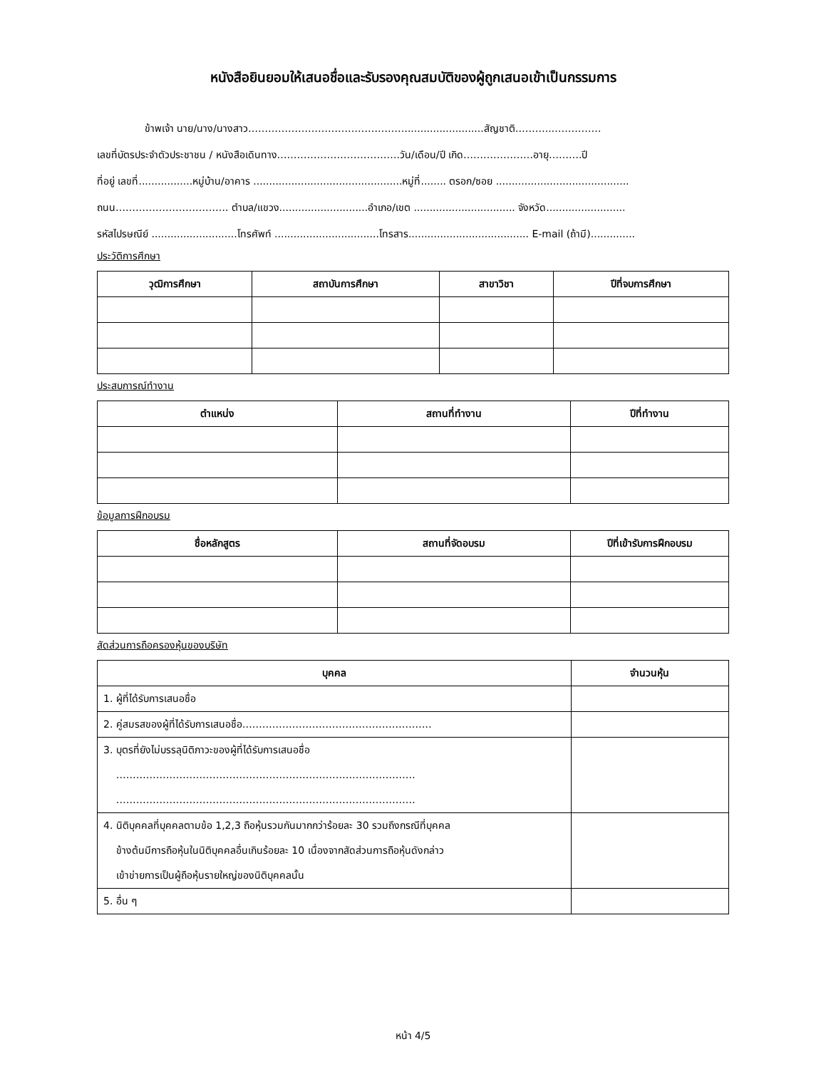หนังสือยินยอมให้เสนอชื่อและรับรองคุณสมบัติของผู้ถูกเสนอเข้าเป็นกรรมการ
ข้าพเจ้า นาย/นาง/นางสาว…………………………………………........................สัญชาติ………..……………
เลขที่บัตรประจำตัวประชาชน / หนังสือเดินทาง……………………………….วัน/เดือน/ปี เกิด…………………อายุ……….ปี
ที่อยู่ เลขที่.................หมู่บ้าน/อาคาร ...............................................หมู่ที่........ ตรอก/ซอย ..........................................
ถนน……………………………. ตำบล/แขวง............................อำเภอ/เขต ................................ จังหวัด.........................
รหัสไปรษณีย์ ...........................โทรศัพท์ .................................โทรสาร...................................... E-mail (ถ้ามี)..............
ประวัติการศึกษา
| วุฒิการศึกษา | สถาบันการศึกษา | สาขาวิชา | ปีที่จบการศึกษา |
| --- | --- | --- | --- |
ประสบการณ์ทำงาน
| ตำแหน่ง | สถานที่ทำงาน | ปีที่ทำงาน |
| --- | --- | --- |
ข้อมูลการฝึกอบรม
| ชื่อหลักสูตร | สถานที่จัดอบรม | ปีที่เข้ารับการฝึกอบรม |
| --- | --- | --- |
สัดส่วนการถือครองหุ้นของบริษัท
| บุคคล | จำนวนหุ้น |
| --- | --- |
| 1. ผู้ที่ได้รับการเสนอชื่อ | |
| 2. คู่สมรสของผู้ที่ได้รับการเสนอชื่อ………………………………………………… | |
| 3. บุตรที่ยังไม่บรรลุนิติภาวะของผู้ที่ได้รับการเสนอชื่อ ……………………………………………………………………………… ……………………………………………………………………………… | |
| 4. นิติบุคคลที่บุคคลตามข้อ 1,2,3 ถือหุ้นรวมกันมากกว่าร้อยละ 30 รวมถึงกรณีที่บุคคล ข้างต้นมีการถือหุ้นในนิติบุคคลอื่นเกินร้อยละ 10 เนื่องจากสัดส่วนการถือหุ้นดังกล่าว เข้าข่ายการเป็นผู้ถือหุ้นรายใหญ่ของนิติบุคคลนั้น | |
| 5. อื่น ๆ | |
หน้า 4/5